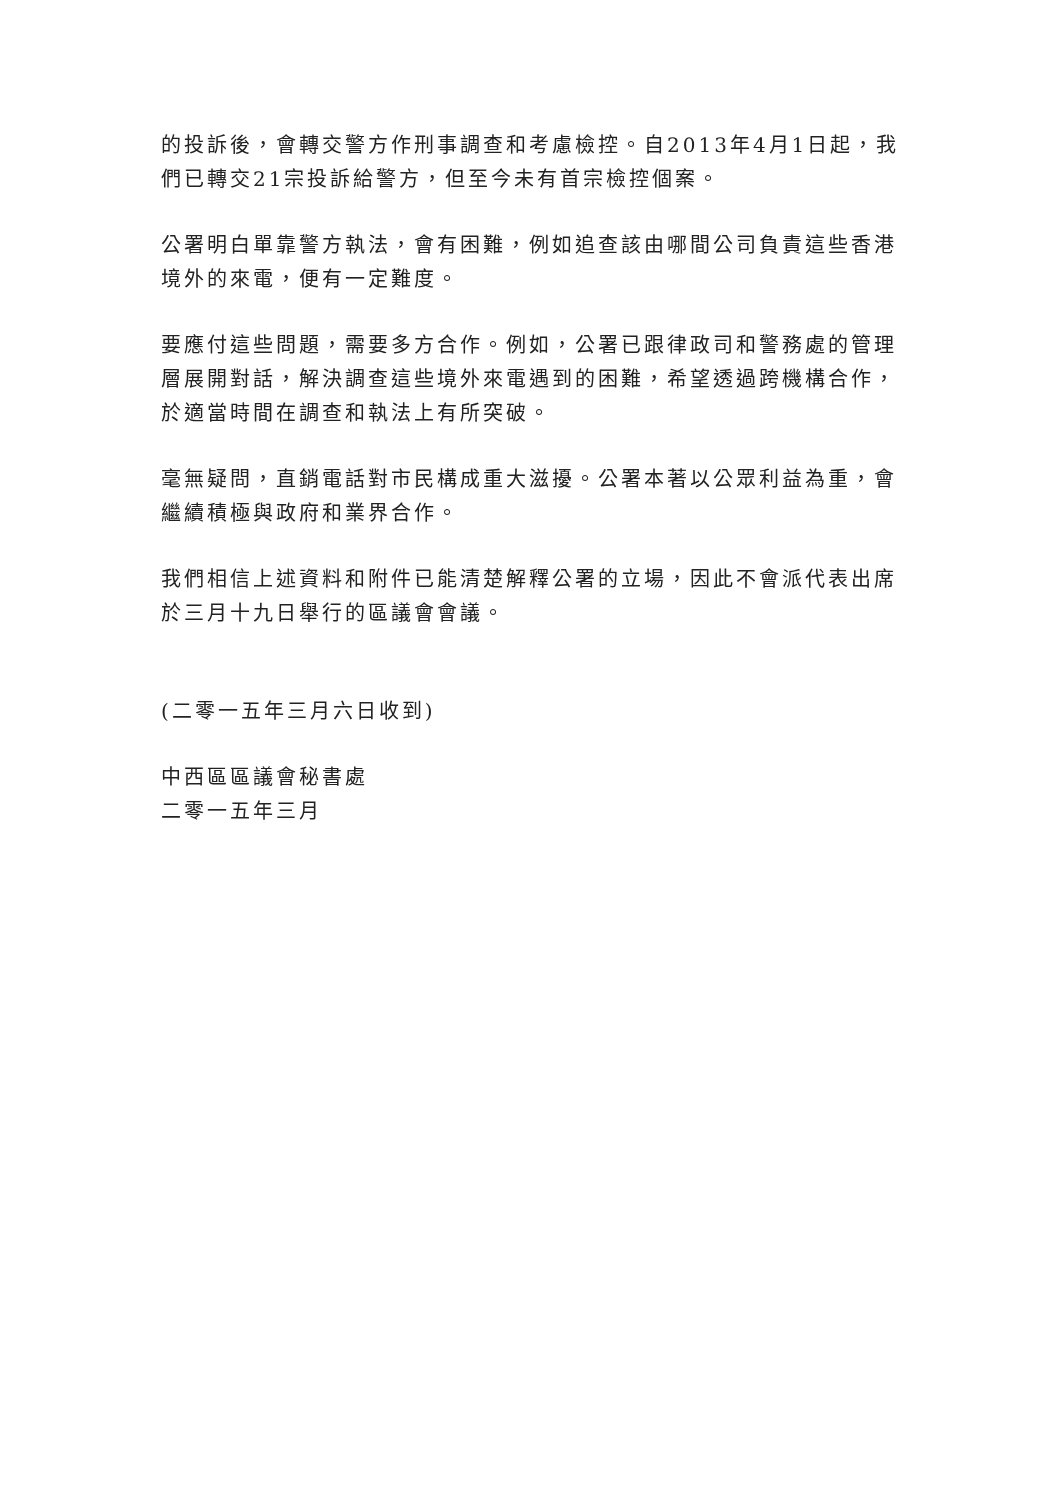的投訴後，會轉交警方作刑事調查和考慮檢控。自2013年4月1日起，我們已轉交21宗投訴給警方，但至今未有首宗檢控個案。
公署明白單靠警方執法，會有困難，例如追查該由哪間公司負責這些香港境外的來電，便有一定難度。
要應付這些問題，需要多方合作。例如，公署已跟律政司和警務處的管理層展開對話，解決調查這些境外來電遇到的困難，希望透過跨機構合作，於適當時間在調查和執法上有所突破。
毫無疑問，直銷電話對市民構成重大滋擾。公署本著以公眾利益為重，會繼續積極與政府和業界合作。
我們相信上述資料和附件已能清楚解釋公署的立場，因此不會派代表出席於三月十九日舉行的區議會會議。
(二零一五年三月六日收到)
中西區區議會秘書處
二零一五年三月